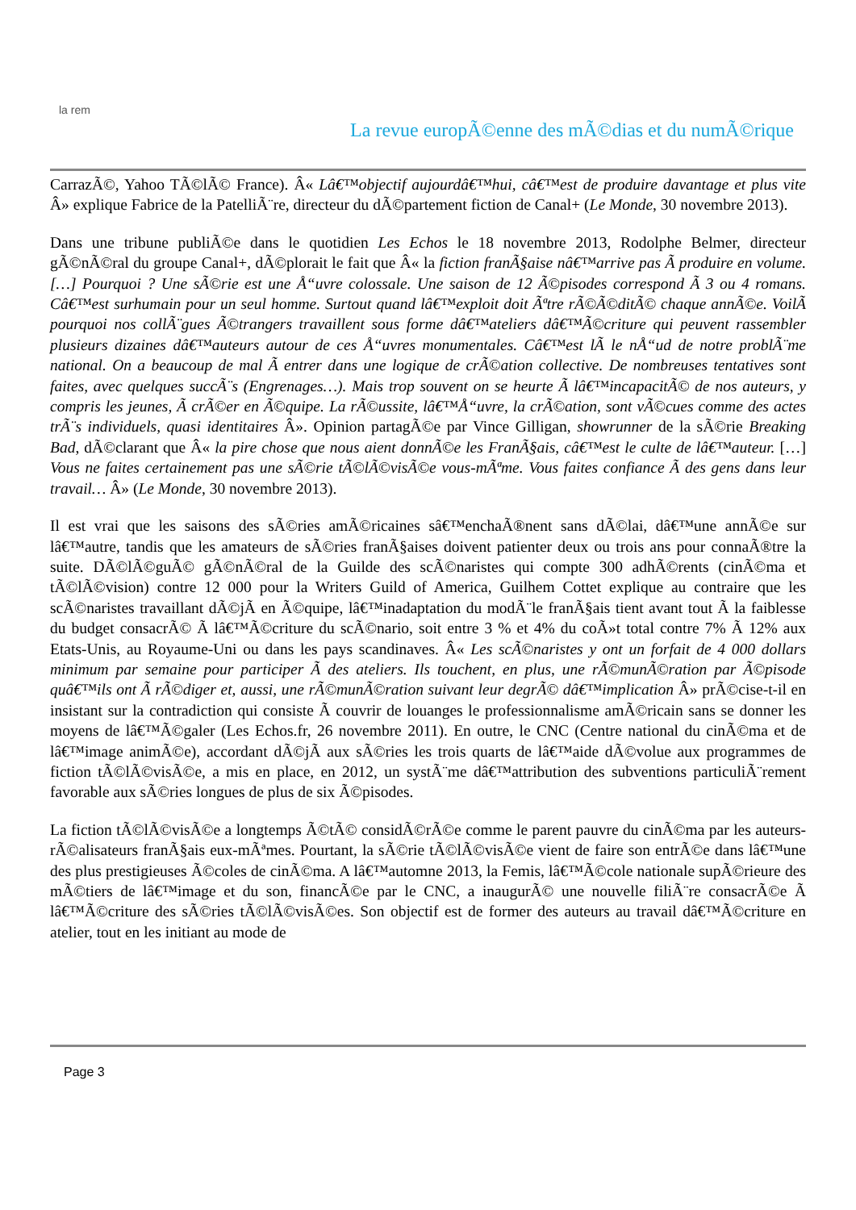la rem
La revue europÃ©enne des mÃ©dias et du numÃ©rique
CarrazÃ©, Yahoo TÃ©lÃ© France). Â« Lâ€™objectif aujourdâ€™hui, câ€™est de produire davantage et plus vite Â» explique Fabrice de la PatelliÃ¨re, directeur du dÃ©partement fiction de Canal+ (Le Monde, 30 novembre 2013).
Dans une tribune publiÃ©e dans le quotidien Les Echos le 18 novembre 2013, Rodolphe Belmer, directeur gÃ©nÃ©ral du groupe Canal+, dÃ©plorait le fait que Â« la fiction franÃ§aise nâ€™arrive pas Ã produire en volume. […] Pourquoi ? Une sÃ©rie est une Å“uvre colossale. Une saison de 12 Ã©pisodes correspond Ã 3 ou 4 romans. Câ€™est surhumain pour un seul homme. Surtout quand lâ€™exploit doit Ãªtre rÃ©Ã©ditÃ© chaque annÃ©e. VoilÃ pourquoi nos collÃ¨gues Ã©trangers travaillent sous forme dâ€™ateliers dâ€™Ã©criture qui peuvent rassembler plusieurs dizaines dâ€™auteurs autour de ces Å“uvres monumentales. Câ€™est lÃ le nÅ“ud de notre problÃ¨me national. On a beaucoup de mal Ã entrer dans une logique de crÃ©ation collective. De nombreuses tentatives sont faites, avec quelques succÃ¨s (Engrenages…). Mais trop souvent on se heurte Ã lâ€™incapacitÃ© de nos auteurs, y compris les jeunes, Ã crÃ©er en Ã©quipe. La rÃ©ussite, lâ€™Å“uvre, la crÃ©ation, sont vÃ©cues comme des actes trÃ¨s individuels, quasi identitaires Â». Opinion partagÃ©e par Vince Gilligan, showrunner de la sÃ©rie Breaking Bad, dÃ©clarant que Â« la pire chose que nous aient donnÃ©e les FranÃ§ais, câ€™est le culte de lâ€™auteur. […] Vous ne faites certainement pas une sÃ©rie tÃ©lÃ©visÃ©e vous-mÃªme. Vous faites confiance Ã des gens dans leur travail… Â» (Le Monde, 30 novembre 2013).
Il est vrai que les saisons des sÃ©ries amÃ©ricaines sâ€™enchaÃ®nent sans dÃ©lai, dâ€™une annÃ©e sur lâ€™autre, tandis que les amateurs de sÃ©ries franÃ§aises doivent patienter deux ou trois ans pour connaÃ®tre la suite. DÃ©lÃ©guÃ© gÃ©nÃ©ral de la Guilde des scÃ©naristes qui compte 300 adhÃ©rents (cinÃ©ma et tÃ©lÃ©vision) contre 12 000 pour la Writers Guild of America, Guilhem Cottet explique au contraire que les scÃ©naristes travaillant dÃ©jÃ en Ã©quipe, lâ€™inadaptation du modÃ¨le franÃ§ais tient avant tout Ã la faiblesse du budget consacrÃ© Ã lâ€™Ã©criture du scÃ©nario, soit entre 3 % et 4% du coÃ»t total contre 7% Ã 12% aux Etats-Unis, au Royaume-Uni ou dans les pays scandinaves. Â« Les scÃ©naristes y ont un forfait de 4 000 dollars minimum par semaine pour participer Ã des ateliers. Ils touchent, en plus, une rÃ©munÃ©ration par Ã©pisode quâ€™ils ont Ã rÃ©diger et, aussi, une rÃ©munÃ©ration suivant leur degrÃ© dâ€™implication Â» prÃ©cise-t-il en insistant sur la contradiction qui consiste Ã couvrir de louanges le professionnalisme amÃ©ricain sans se donner les moyens de lâ€™Ã©galer (Les Echos.fr, 26 novembre 2011). En outre, le CNC (Centre national du cinÃ©ma et de lâ€™image animÃ©e), accordant dÃ©jÃ aux sÃ©ries les trois quarts de lâ€™aide dÃ©volue aux programmes de fiction tÃ©lÃ©visÃ©e, a mis en place, en 2012, un systÃ¨me dâ€™attribution des subventions particuliÃ¨rement favorable aux sÃ©ries longues de plus de six Ã©pisodes.
La fiction tÃ©lÃ©visÃ©e a longtemps Ã©tÃ© considÃ©rÃ©e comme le parent pauvre du cinÃ©ma par les auteurs-rÃ©alisateurs franÃ§ais eux-mÃªmes. Pourtant, la sÃ©rie tÃ©lÃ©visÃ©e vient de faire son entrÃ©e dans lâ€™une des plus prestigieuses Ã©coles de cinÃ©ma. A lâ€™automne 2013, la Femis, lâ€™Ã©cole nationale supÃ©rieure des mÃ©tiers de lâ€™image et du son, financÃ©e par le CNC, a inaugurÃ© une nouvelle filiÃ¨re consacrÃ©e Ã lâ€™Ã©criture des sÃ©ries tÃ©lÃ©visÃ©es. Son objectif est de former des auteurs au travail dâ€™Ã©criture en atelier, tout en les initiant au mode de
Page 3